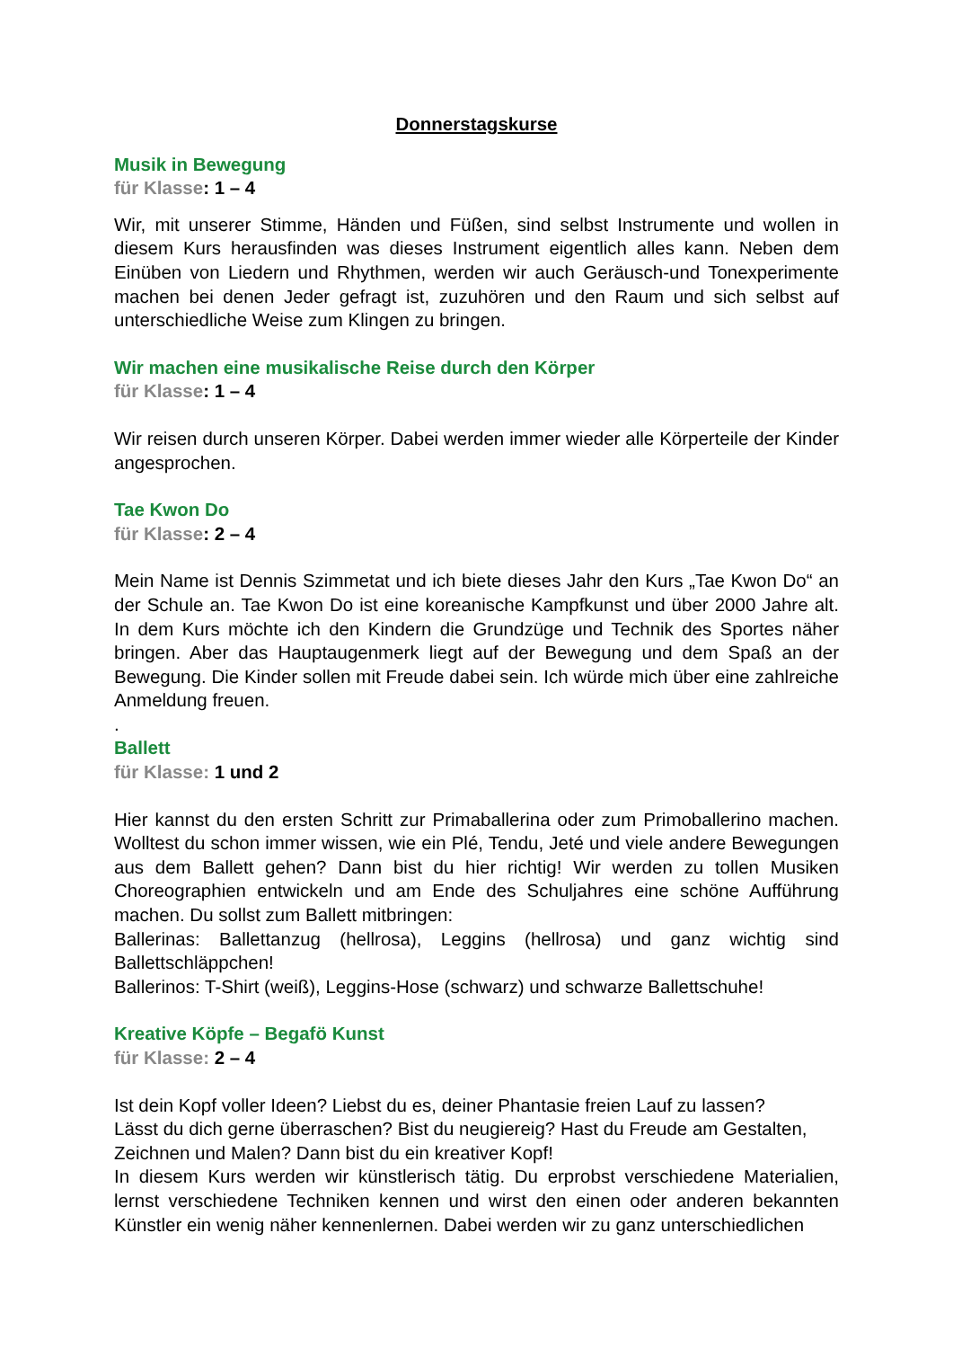Donnerstagskurse
Musik in Bewegung
für Klasse: 1 – 4
Wir, mit unserer Stimme, Händen und Füßen, sind selbst Instrumente und wollen in diesem Kurs herausfinden was dieses Instrument eigentlich alles kann. Neben dem Einüben von Liedern und Rhythmen, werden wir auch Geräusch-und Tonexperimente machen bei denen Jeder gefragt ist, zuzuhören und den Raum und sich selbst auf unterschiedliche Weise zum Klingen zu bringen.
Wir machen eine musikalische Reise durch den Körper
für Klasse: 1 – 4
Wir reisen durch unseren Körper. Dabei werden immer wieder alle Körperteile der Kinder angesprochen.
Tae Kwon Do
für Klasse: 2 – 4
Mein Name ist Dennis Szimmetat und ich biete dieses Jahr den Kurs „Tae Kwon Do“ an der Schule an. Tae Kwon Do ist eine koreanische Kampfkunst und über 2000 Jahre alt. In dem Kurs möchte ich den Kindern die Grundzüge und Technik des Sportes näher bringen. Aber das Hauptaugenmerk liegt auf der Bewegung und dem Spaß an der Bewegung. Die Kinder sollen mit Freude dabei sein. Ich würde mich über eine zahlreiche Anmeldung freuen.
.
Ballett
für Klasse: 1 und 2
Hier kannst du den ersten Schritt zur Primaballerina oder zum Primoballerino machen. Wolltest du schon immer wissen, wie ein Plé, Tendu, Jeté und viele andere Bewegungen aus dem Ballett gehen? Dann bist du hier richtig! Wir werden zu tollen Musiken Choreographien entwickeln und am Ende des Schuljahres eine schöne Aufführung machen. Du sollst zum Ballett mitbringen:
Ballerinas: Ballettanzug (hellrosa), Leggins (hellrosa) und ganz wichtig sind Ballettschläppchen!
Ballerinos: T-Shirt (weiß), Leggins-Hose (schwarz) und schwarze Ballettschuhe!
Kreative Köpfe – Begafö Kunst
für Klasse: 2 – 4
Ist dein Kopf voller Ideen? Liebst du es, deiner Phantasie freien Lauf zu lassen?
Lässt du dich gerne überraschen? Bist du neugiereig? Hast du Freude am Gestalten, Zeichnen und Malen? Dann bist du ein kreativer Kopf!
In diesem Kurs werden wir künstlerisch tätig. Du erprobst verschiedene Materialien, lernst verschiedene Techniken kennen und wirst den einen oder anderen bekannten Künstler ein wenig näher kennenlernen. Dabei werden wir zu ganz unterschiedlichen